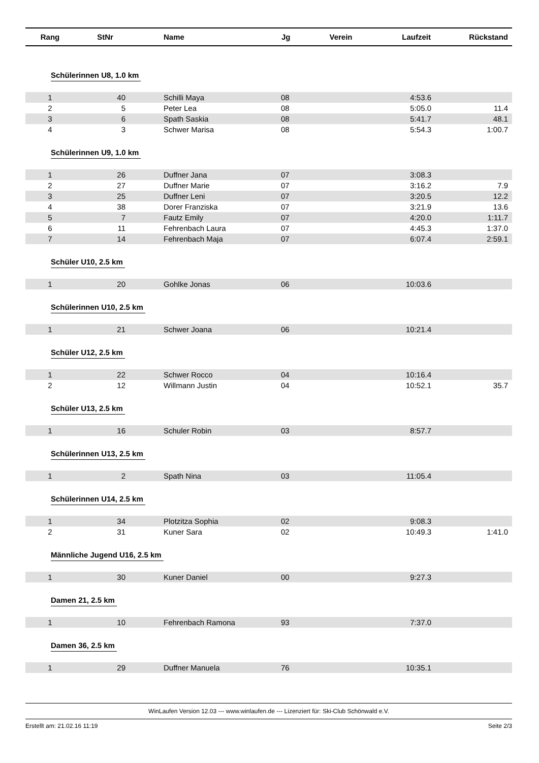| Rang | StNr | Name | Jg | Verein | Laufzeit | Rückstand |
| --- | --- | --- | --- | --- | --- | --- |
| Schülerinnen U8, 1.0 km | | | | | | |
| 1 | 40 | Schilli Maya | 08 | | 4:53.6 | |
| 2 | 5 | Peter Lea | 08 | | 5:05.0 | 11.4 |
| 3 | 6 | Spath Saskia | 08 | | 5:41.7 | 48.1 |
| 4 | 3 | Schwer Marisa | 08 | | 5:54.3 | 1:00.7 |
| Schülerinnen U9, 1.0 km | | | | | | |
| 1 | 26 | Duffner Jana | 07 | | 3:08.3 | |
| 2 | 27 | Duffner Marie | 07 | | 3:16.2 | 7.9 |
| 3 | 25 | Duffner Leni | 07 | | 3:20.5 | 12.2 |
| 4 | 38 | Dorer Franziska | 07 | | 3:21.9 | 13.6 |
| 5 | 7 | Fautz Emily | 07 | | 4:20.0 | 1:11.7 |
| 6 | 11 | Fehrenbach Laura | 07 | | 4:45.3 | 1:37.0 |
| 7 | 14 | Fehrenbach Maja | 07 | | 6:07.4 | 2:59.1 |
| Schüler U10, 2.5 km | | | | | | |
| 1 | 20 | Gohlke Jonas | 06 | | 10:03.6 | |
| Schülerinnen U10, 2.5 km | | | | | | |
| 1 | 21 | Schwer Joana | 06 | | 10:21.4 | |
| Schüler U12, 2.5 km | | | | | | |
| 1 | 22 | Schwer Rocco | 04 | | 10:16.4 | |
| 2 | 12 | Willmann Justin | 04 | | 10:52.1 | 35.7 |
| Schüler U13, 2.5 km | | | | | | |
| 1 | 16 | Schuler Robin | 03 | | 8:57.7 | |
| Schülerinnen U13, 2.5 km | | | | | | |
| 1 | 2 | Spath Nina | 03 | | 11:05.4 | |
| Schülerinnen U14, 2.5 km | | | | | | |
| 1 | 34 | Plotzitza Sophia | 02 | | 9:08.3 | |
| 2 | 31 | Kuner Sara | 02 | | 10:49.3 | 1:41.0 |
| Männliche Jugend U16, 2.5 km | | | | | | |
| 1 | 30 | Kuner Daniel | 00 | | 9:27.3 | |
| Damen 21, 2.5 km | | | | | | |
| 1 | 10 | Fehrenbach Ramona | 93 | | 7:37.0 | |
| Damen 36, 2.5 km | | | | | | |
| 1 | 29 | Duffner Manuela | 76 | | 10:35.1 | |
WinLaufen Version 12.03 --- www.winlaufen.de --- Lizenziert für: Ski-Club Schönwald e.V.
Erstellt am: 21.02.16 11:19 Seite 2/3